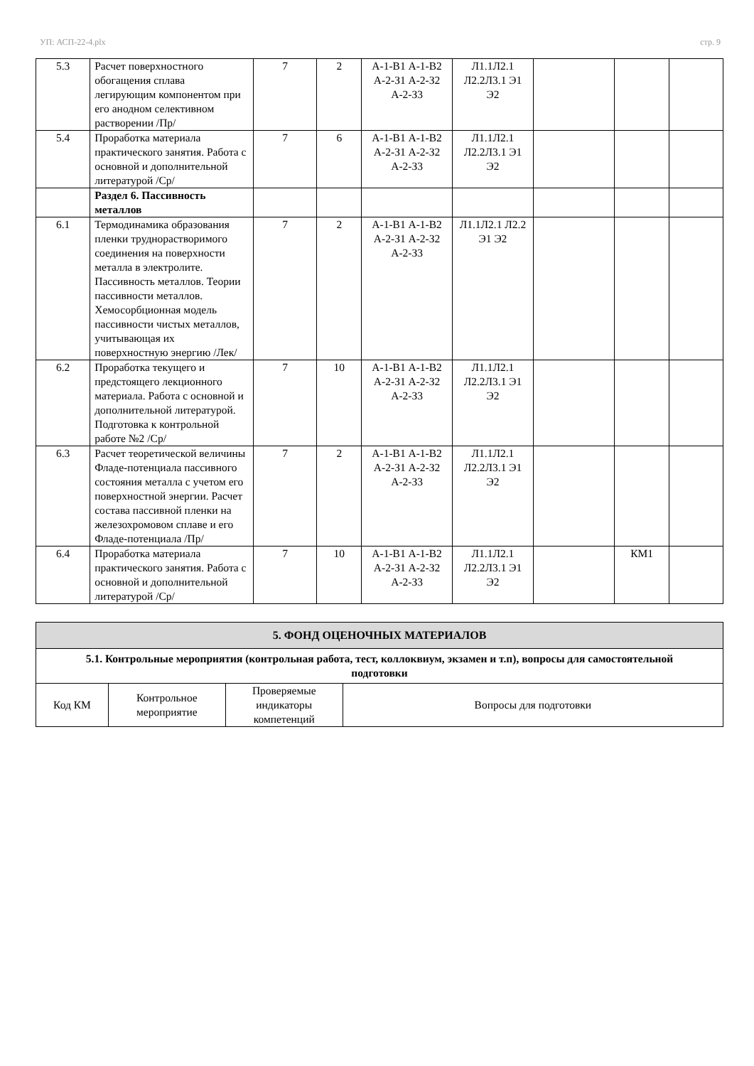УП: АСП-22-4.plx стр. 9
| 5.3 | Расчет поверхностного обогащения сплава легирующим компонентом при его анодном селективном растворении /Пр/ | 7 | 2 | А-1-В1 А-1-В2 А-2-З1 А-2-З2 А-2-З3 | Л1.1Л2.1 Л2.2Л3.1 Э1 Э2 | | | |
| 5.4 | Проработка материала практического занятия. Работа с основной и дополнительной литературой /Ср/ | 7 | 6 | А-1-В1 А-1-В2 А-2-З1 А-2-З2 А-2-З3 | Л1.1Л2.1 Л2.2Л3.1 Э1 Э2 | | | |
| | Раздел 6. Пассивность металлов | | | | | | | |
| 6.1 | Термодинамика образования пленки труднорастворимого соединения на поверхности металла в электролите. Пассивность металлов. Теории пассивности металлов. Хемосорбционная модель пассивности чистых металлов, учитывающая их поверхностную энергию /Лек/ | 7 | 2 | А-1-В1 А-1-В2 А-2-З1 А-2-З2 А-2-З3 | Л1.1Л2.1 Л2.2 Э1 Э2 | | | |
| 6.2 | Проработка текущего и предстоящего лекционного материала. Работа с основной и дополнительной литературой. Подготовка к контрольной работе №2 /Ср/ | 7 | 10 | А-1-В1 А-1-В2 А-2-З1 А-2-З2 А-2-З3 | Л1.1Л2.1 Л2.2Л3.1 Э1 Э2 | | | |
| 6.3 | Расчет теоретической величины Фладе-потенциала пассивного состояния металла с учетом его поверхностной энергии. Расчет состава пассивной пленки на железохромовом сплаве и его Фладе-потенциала /Пр/ | 7 | 2 | А-1-В1 А-1-В2 А-2-З1 А-2-З2 А-2-З3 | Л1.1Л2.1 Л2.2Л3.1 Э1 Э2 | | | |
| 6.4 | Проработка материала практического занятия. Работа с основной и дополнительной литературой /Ср/ | 7 | 10 | А-1-В1 А-1-В2 А-2-З1 А-2-З2 А-2-З3 | Л1.1Л2.1 Л2.2Л3.1 Э1 Э2 | | КМ1 | |
| 5. ФОНД ОЦЕНОЧНЫХ МАТЕРИАЛОВ | | | |
| 5.1. Контрольные мероприятия (контрольная работа, тест, коллоквиум, экзамен и т.п), вопросы для самостоятельной подготовки | | | |
| Код КМ | Контрольное мероприятие | Проверяемые индикаторы компетенций | Вопросы для подготовки |